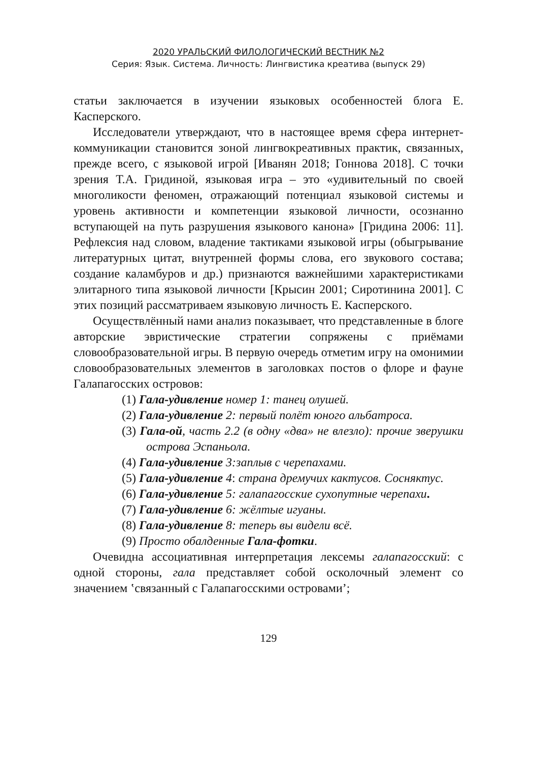2020 УРАЛЬСКИЙ ФИЛОЛОГИЧЕСКИЙ ВЕСТНИК №2
Серия: Язык. Система. Личность: Лингвистика креатива (выпуск 29)
статьи заключается в изучении языковых особенностей блога Е. Касперского.
Исследователи утверждают, что в настоящее время сфера интернет-коммуникации становится зоной лингвокреативных практик, связанных, прежде всего, с языковой игрой [Иванян 2018; Гоннова 2018]. С точки зрения Т.А. Гридиной, языковая игра – это «удивительный по своей многоликости феномен, отражающий потенциал языковой системы и уровень активности и компетенции языковой личности, осознанно вступающей на путь разрушения языкового канона» [Гридина 2006: 11]. Рефлексия над словом, владение тактиками языковой игры (обыгрывание литературных цитат, внутренней формы слова, его звукового состава; создание каламбуров и др.) признаются важнейшими характеристиками элитарного типа языковой личности [Крысин 2001; Сиротинина 2001]. С этих позиций рассматриваем языковую личность Е. Касперского.
Осуществлённый нами анализ показывает, что представленные в блоге авторские эвристические стратегии сопряжены с приёмами словообразовательной игры. В первую очередь отметим игру на омонимии словообразовательных элементов в заголовках постов о флоре и фауне Галапагосских островов:
(1) Гала-удивление номер 1: танец олушей.
(2) Гала-удивление 2: первый полёт юного альбатроса.
(3) Гала-ой, часть 2.2 (в одну «два» не влезло): прочие зверушки острова Эспаньола.
(4) Гала-удивление 3:заплыв с черепахами.
(5) Гала-удивление 4: страна дремучих кактусов. Сосняктус.
(6) Гала-удивление 5: галапагосские сухопутные черепахи.
(7) Гала-удивление 6: жёлтые игуаны.
(8) Гала-удивление 8: теперь вы видели всё.
(9) Просто обалденные Гала-фотки.
Очевидна ассоциативная интерпретация лексемы галапагосский: с одной стороны, гала представляет собой осколочный элемент со значением ʽсвязанный с Галапагосскими островами’;
129